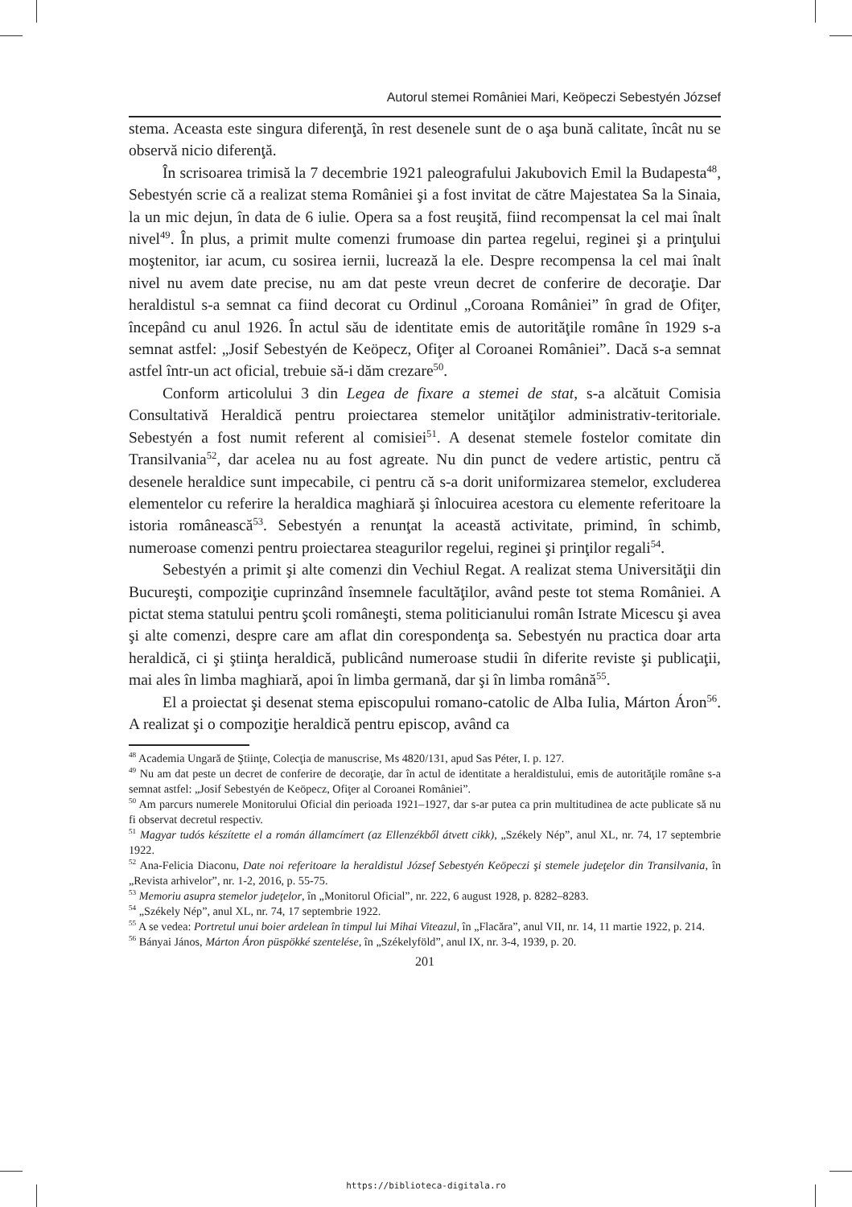Autorul stemei României Mari, Keöpeczi Sebestyén József
stema. Aceasta este singura diferenţă, în rest desenele sunt de o aşa bună calitate, încât nu se observă nicio diferenţă.
În scrisoarea trimisă la 7 decembrie 1921 paleografului Jakubovich Emil la Budapesta<sup>48</sup>, Sebestyén scrie că a realizat stema României şi a fost invitat de către Majestatea Sa la Sinaia, la un mic dejun, în data de 6 iulie. Opera sa a fost reuşită, fiind recompensat la cel mai înalt nivel<sup>49</sup>. În plus, a primit multe comenzi frumoase din partea regelui, reginei şi a prinţului moştenitor, iar acum, cu sosirea iernii, lucrează la ele. Despre recompensa la cel mai înalt nivel nu avem date precise, nu am dat peste vreun decret de conferire de decoraţie. Dar heraldistul s-a semnat ca fiind decorat cu Ordinul „Coroana României” în grad de Ofiţer, începând cu anul 1926. În actul său de identitate emis de autorităţile române în 1929 s-a semnat astfel: „Josif Sebestyén de Keöpecz, Ofiţer al Coroanei României”. Dacă s-a semnat astfel într-un act oficial, trebuie să-i dăm crezare<sup>50</sup>.
Conform articolului 3 din Legea de fixare a stemei de stat, s-a alcătuit Comisia Consultativă Heraldică pentru proiectarea stemelor unităţilor administrativ-teritoriale. Sebestyén a fost numit referent al comisiei<sup>51</sup>. A desenat stemele fostelor comitate din Transilvania<sup>52</sup>, dar acelea nu au fost agreate. Nu din punct de vedere artistic, pentru că desenele heraldice sunt impecabile, ci pentru că s-a dorit uniformizarea stemelor, excluderea elementelor cu referire la heraldica maghiară şi înlocuirea acestora cu elemente referitoare la istoria românească<sup>53</sup>. Sebestyén a renunţat la această activitate, primind, în schimb, numeroase comenzi pentru proiectarea steagurilor regelui, reginei şi prinţilor regali<sup>54</sup>.
Sebestyén a primit şi alte comenzi din Vechiul Regat. A realizat stema Universităţii din Bucureşti, compoziţie cuprinzând însemnele facultăţilor, având peste tot stema României. A pictat stema statului pentru şcoli româneşti, stema politicianului român Istrate Micescu şi avea şi alte comenzi, despre care am aflat din corespondenţa sa. Sebestyén nu practica doar arta heraldică, ci şi ştiinţa heraldică, publicând numeroase studii în diferite reviste şi publicaţii, mai ales în limba maghiară, apoi în limba germană, dar şi în limba română<sup>55</sup>.
El a proiectat şi desenat stema episcopului romano-catolic de Alba Iulia, Márton Áron<sup>56</sup>. A realizat şi o compoziţie heraldică pentru episcop, având ca
<sup>48</sup> Academia Ungară de Ştiinţe, Colecţia de manuscrise, Ms 4820/131, apud Sas Péter, I. p. 127.
<sup>49</sup> Nu am dat peste un decret de conferire de decoraţie, dar în actul de identitate a heraldistului, emis de autorităţile române s-a semnat astfel: „Josif Sebestyén de Keöpecz, Ofiţer al Coroanei României”.
<sup>50</sup> Am parcurs numerele Monitorului Oficial din perioada 1921–1927, dar s-ar putea ca prin multitudinea de acte publicate să nu fi observat decretul respectiv.
<sup>51</sup> Magyar tudós készítette el a román államcímert (az Ellenzékből átvett cikk), „Székely Nép”, anul XL, nr. 74, 17 septembrie 1922.
<sup>52</sup> Ana-Felicia Diaconu, Date noi referitoare la heraldistul József Sebestyén Keöpeczi şi stemele judeţelor din Transilvania, în „Revista arhivelor”, nr. 1-2, 2016, p. 55-75.
<sup>53</sup> Memoriu asupra stemelor judeţelor, în „Monitorul Oficial”, nr. 222, 6 august 1928, p. 8282–8283.
<sup>54</sup> „Székely Nép”, anul XL, nr. 74, 17 septembrie 1922.
<sup>55</sup> A se vedea: Portretul unui boier ardelean în timpul lui Mihai Viteazul, în „Flacăra”, anul VII, nr. 14, 11 martie 1922, p. 214.
<sup>56</sup> Bányai János, Márton Áron püspökké szentelése, în „Székelyföld”, anul IX, nr. 3-4, 1939, p. 20.
201
https://biblioteca-digitala.ro